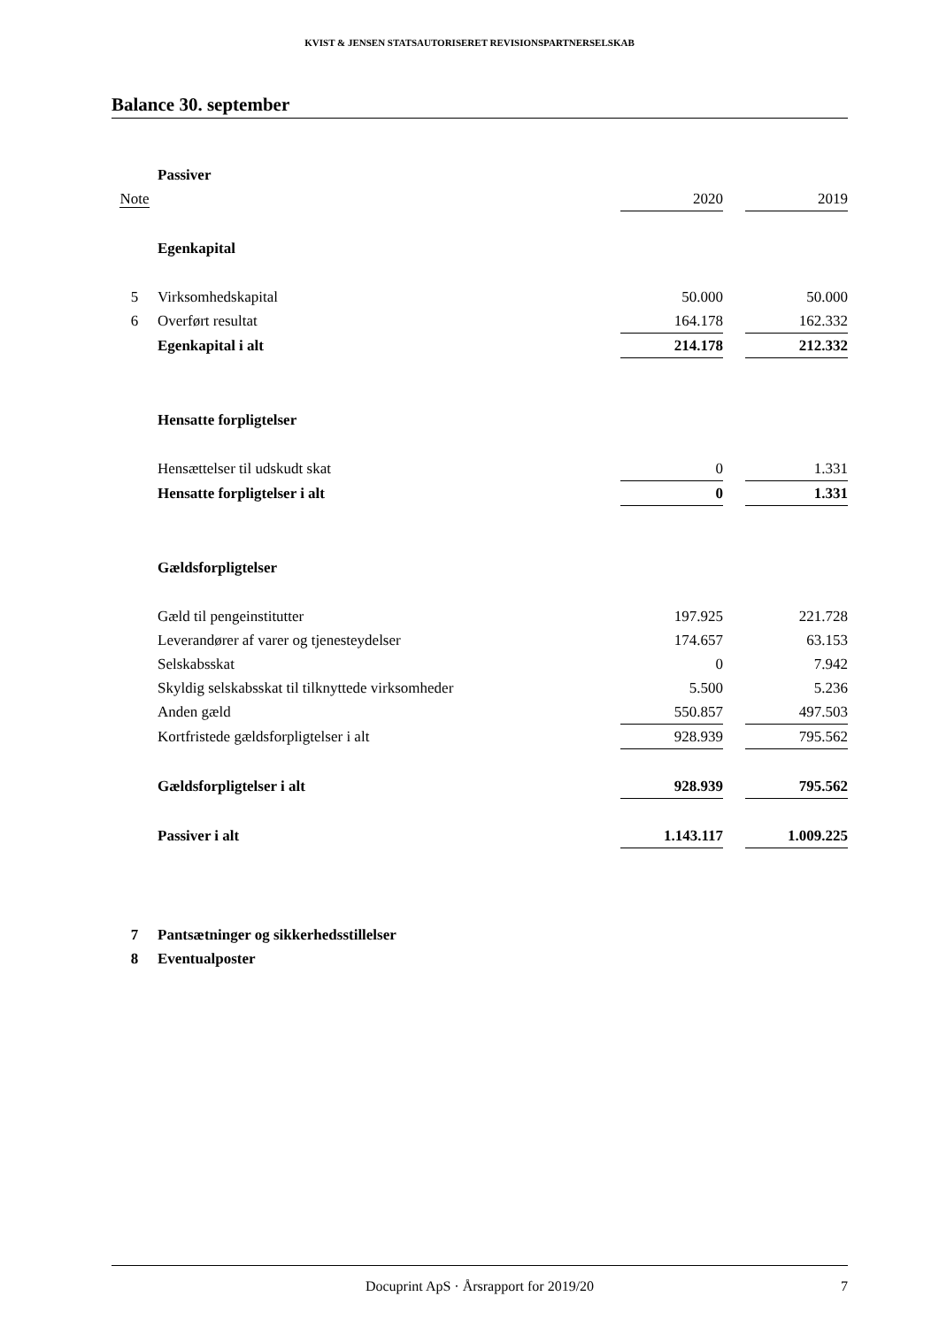KVIST & JENSEN STATSAUTORISERET REVISIONSPARTNERSELSKAB
Balance 30. september
| | Passiver | | | |
| Note | | 2020 | | 2019 |
| | Egenkapital | | | |
| 5 | Virksomhedskapital | 50.000 | | 50.000 |
| 6 | Overført resultat | 164.178 | | 162.332 |
| | Egenkapital i alt | 214.178 | | 212.332 |
| | Hensatte forpligtelser | | | |
| | Hensættelser til udskudt skat | 0 | | 1.331 |
| | Hensatte forpligtelser i alt | 0 | | 1.331 |
| | Gældsforpligtelser | | | |
| | Gæld til pengeinstitutter | 197.925 | | 221.728 |
| | Leverandører af varer og tjenesteydelser | 174.657 | | 63.153 |
| | Selskabsskat | 0 | | 7.942 |
| | Skyldig selskabsskat til tilknyttede virksomheder | 5.500 | | 5.236 |
| | Anden gæld | 550.857 | | 497.503 |
| | Kortfristede gældsforpligtelser i alt | 928.939 | | 795.562 |
| | Gældsforpligtelser i alt | 928.939 | | 795.562 |
| | Passiver i alt | 1.143.117 | | 1.009.225 |
| 7 | Pantsætninger og sikkerhedsstillelser | | | |
| 8 | Eventualposter | | | |
Docuprint ApS · Årsrapport for 2019/20 7